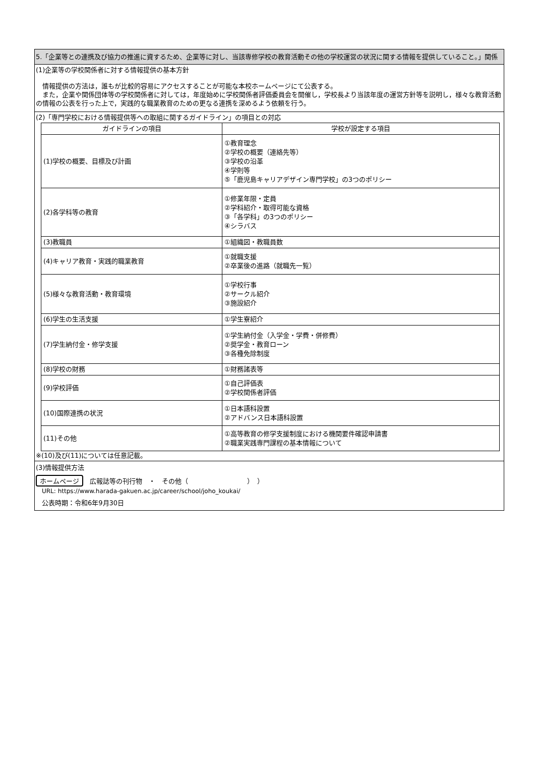5.「企業等との連携及び協力の推進に資するため、企業等に対し、当該専修学校の教育活動その他の学校運営の状況に関する情報を提供していること。」関係
(1)企業等の学校関係者に対する情報提供の基本方針
　情報提供の方法は，誰もが比較的容易にアクセスすることが可能な本校ホームページにて公表する。
　また，企業や関係団体等の学校関係者に対しては，年度始めに学校関係者評価委員会を開催し，学校長より当該年度の運営方針等を説明し，様々な教育活動の情報の公表を行った上で，実践的な職業教育のための更なる連携を深めるよう依頼を行う。
(2)「専門学校における情報提供等への取組に関するガイドライン」の項目との対応
| ガイドラインの項目 | 学校が設定する項目 |
| --- | --- |
| (1)学校の概要、目標及び計画 | ①教育理念 ②学校の概要（連絡先等） ③学校の沿革 ④学則等 ⑤「鹿児島キャリアデザイン専門学校」の3つのポリシー |
| (2)各学科等の教育 | ①修業年限・定員 ②学科紹介・取得可能な資格 ③「各学科」の3つのポリシー ④シラバス |
| (3)教職員 | ①組織図・教職員数 |
| (4)キャリア教育・実践的職業教育 | ①就職支援 ②卒業後の進路（就職先一覧） |
| (5)様々な教育活動・教育環境 | ①学校行事 ②サークル紹介 ③施設紹介 |
| (6)学生の生活支援 | ①学生寮紹介 |
| (7)学生納付金・修学支援 | ①学生納付金（入学金・学費・併修費） ②奨学金・教育ローン ③各種免除制度 |
| (8)学校の財務 | ①財務諸表等 |
| (9)学校評価 | ①自己評価表 ②学校関係者評価 |
| (10)国際連携の状況 | ①日本語科設置 ②アドバンス日本語科設置 |
| (11)その他 | ①高等教育の修学支援制度における機関要件確認申請書 ②職業実践専門課程の基本情報について |
※(10)及び(11)については任意記載。
(3)情報提供方法
ホームページ　広報誌等の刊行物　・　その他（　　　　　　　　　）　）
URL: https://www.harada-gakuen.ac.jp/career/school/joho_koukai/
公表時期：令和6年9月30日